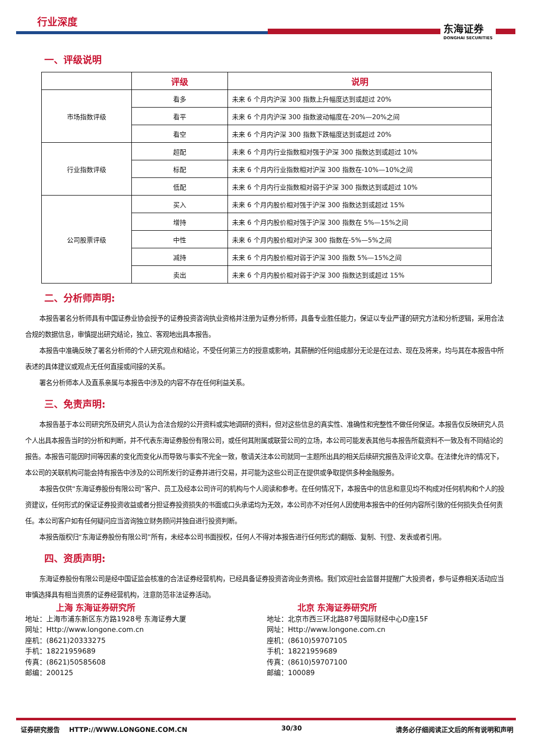行业深度
东海证券
DONGHAI SECURITIES
一、评级说明
| | 评级 | 说明 |
| --- | --- | --- |
| 市场指数评级 | 看多 | 未来 6 个月内沪深 300 指数上升幅度达到或超过 20% |
| | 看平 | 未来 6 个月内沪深 300 指数波动幅度在-20%—20%之间 |
| | 看空 | 未来 6 个月内沪深 300 指数下跌幅度达到或超过 20% |
| 行业指数评级 | 超配 | 未来 6 个月内行业指数相对强于沪深 300 指数达到或超过 10% |
| | 标配 | 未来 6 个月内行业指数相对沪深 300 指数在-10%—10%之间 |
| | 低配 | 未来 6 个月内行业指数相对弱于沪深 300 指数达到或超过 10% |
| 公司股票评级 | 买入 | 未来 6 个月内股价相对强于沪深 300 指数达到或超过 15% |
| | 增持 | 未来 6 个月内股价相对强于沪深 300 指数在 5%—15%之间 |
| | 中性 | 未来 6 个月内股价相对沪深 300 指数在-5%—5%之间 |
| | 减持 | 未来 6 个月内股价相对弱于沪深 300 指数 5%—15%之间 |
| | 卖出 | 未来 6 个月内股价相对弱于沪深 300 指数达到或超过 15% |
二、分析师声明:
本报告署名分析师具有中国证券业协会授予的证券投资咨询执业资格并注册为证券分析师，具备专业胜任能力，保证以专业严谨的研究方法和分析逻辑，采用合法合规的数据信息，审慎提出研究结论，独立、客观地出具本报告。
本报告中准确反映了署名分析师的个人研究观点和结论，不受任何第三方的授意或影响，其薪酬的任何组成部分无论是在过去、现在及将来，均与其在本报告中所表述的具体建议或观点无任何直接或间接的关系。
署名分析师本人及直系亲属与本报告中涉及的内容不存在任何利益关系。
三、免责声明:
本报告基于本公司研究所及研究人员认为合法合规的公开资料或实地调研的资料，但对这些信息的真实性、准确性和完整性不做任何保证。本报告仅反映研究人员个人出具本报告当时的分析和判断，并不代表东海证券股份有限公司，或任何其附属或联营公司的立场，本公司可能发表其他与本报告所载资料不一致及有不同结论的报告。本报告可能因时间等因素的变化而变化从而导致与事实不完全一致，敬请关注本公司就同一主题所出具的相关后续研究报告及评论文章。在法律允许的情况下，本公司的关联机构可能会持有报告中涉及的公司所发行的证券并进行交易，并可能为这些公司正在提供或争取提供多种金融服务。
本报告仅供“东海证券股份有限公司”客户、员工及经本公司许可的机构与个人阅读和参考。在任何情况下，本报告中的信息和意见均不构成对任何机构和个人的投资建议，任何形式的保证证券投资收益或者分担证券投资损失的书面或口头承诺均为无效，本公司亦不对任何人因使用本报告中的任何内容所引致的任何损失负任何责任。本公司客户如有任何疑问应当咨询独立财务顾问并独自进行投资判断。
本报告版权归“东海证券股份有限公司”所有，未经本公司书面授权，任何人不得对本报告进行任何形式的翻版、复制、刊登、发表或者引用。
四、资质声明:
东海证券股份有限公司是经中国证监会核准的合法证券经营机构，已经具备证券投资咨询业务资格。我们欢迎社会监督并提醒广大投资者，参与证券相关活动应当审慎选择具有相当资质的证券经营机构，注意防范非法证券活动。
上海 东海证券研究所
地址：上海市浦东新区东方路1928号 东海证券大厦
网址：Http://www.longone.com.cn
座机：(8621)20333275
手机：18221959689
传真：(8621)50585608
邮编：200125
北京 东海证券研究所
地址：北京市西三环北路87号国际财经中心D座15F
网址：Http://www.longone.com.cn
座机：(8610)59707105
手机：18221959689
传真：(8610)59707100
邮编：100089
证券研究报告 HTTP://WWW.LONGONE.COM.CN 30/30 请务必仔细阅读正文后的所有说明和声明